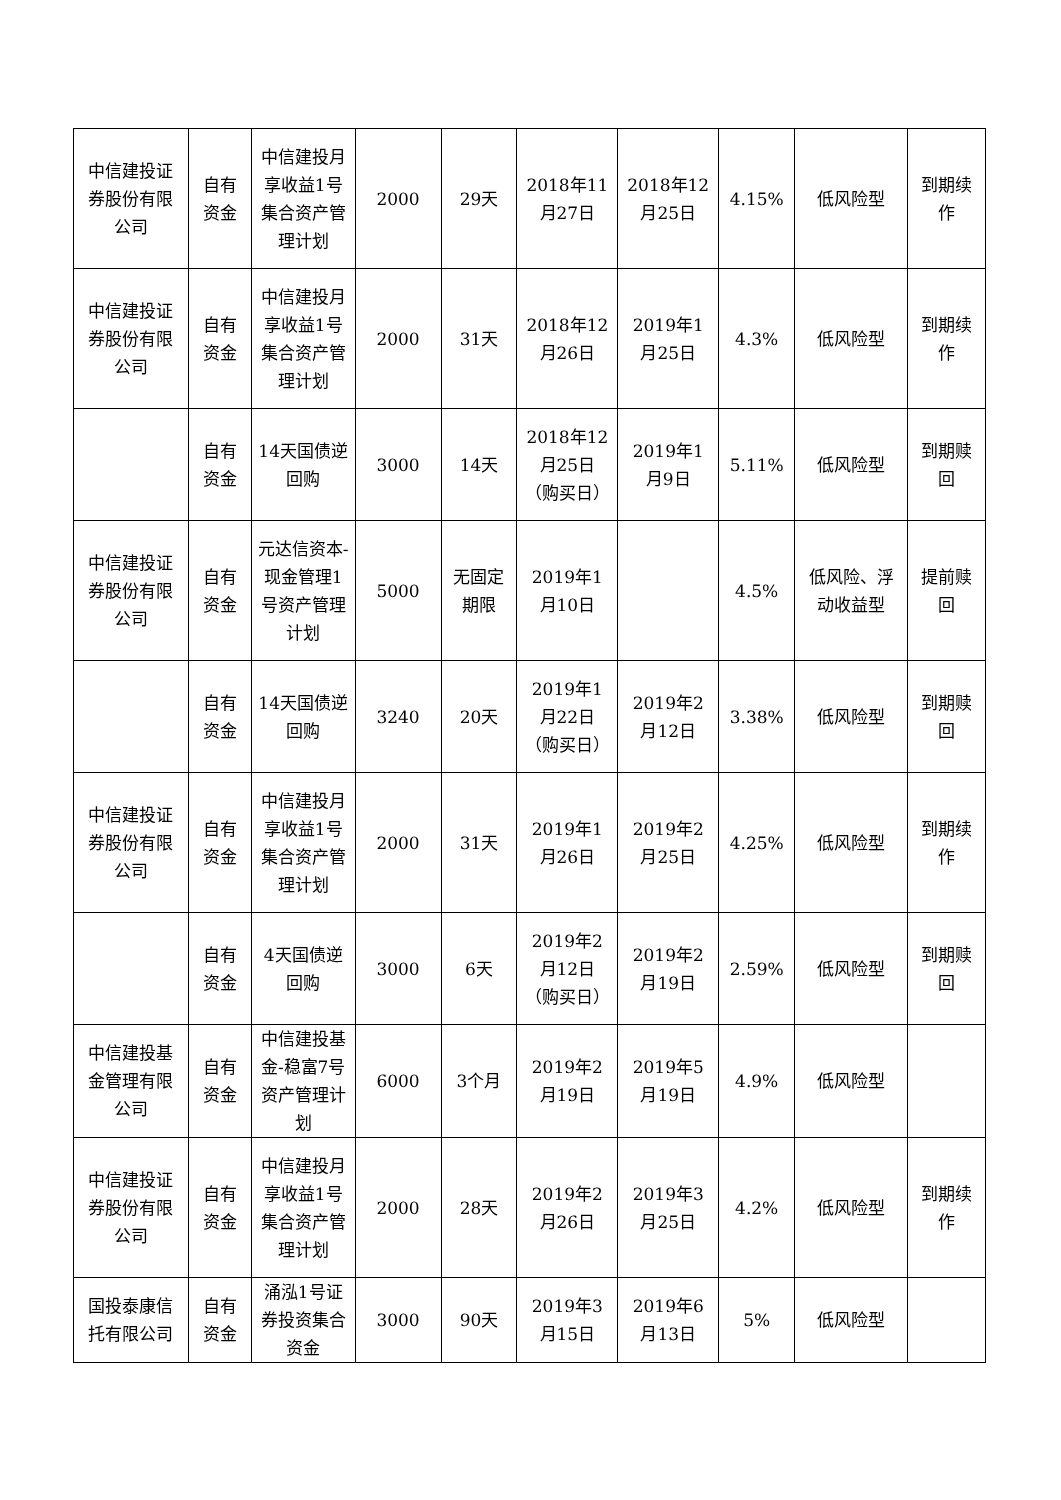| 中信建投证券股份有限公司 | 自有资金 | 中信建投月享收益1号集合资产管理计划 | 2000 | 29天 | 2018年11月27日 | 2018年12月25日 | 4.15% | 低风险型 | 到期续作 |
| 中信建投证券股份有限公司 | 自有资金 | 中信建投月享收益1号集合资产管理计划 | 2000 | 31天 | 2018年12月26日 | 2019年1月25日 | 4.3% | 低风险型 | 到期续作 |
| | 自有资金 | 14天国债逆回购 | 3000 | 14天 | 2018年12月25日（购买日） | 2019年1月9日 | 5.11% | 低风险型 | 到期赎回 |
| 中信建投证券股份有限公司 | 自有资金 | 元达信资本-现金管理1号资产管理计划 | 5000 | 无固定期限 | 2019年1月10日 | | 4.5% | 低风险、浮动收益型 | 提前赎回 |
| | 自有资金 | 14天国债逆回购 | 3240 | 20天 | 2019年1月22日（购买日） | 2019年2月12日 | 3.38% | 低风险型 | 到期赎回 |
| 中信建投证券股份有限公司 | 自有资金 | 中信建投月享收益1号集合资产管理计划 | 2000 | 31天 | 2019年1月26日 | 2019年2月25日 | 4.25% | 低风险型 | 到期续作 |
| | 自有资金 | 4天国债逆回购 | 3000 | 6天 | 2019年2月12日（购买日） | 2019年2月19日 | 2.59% | 低风险型 | 到期赎回 |
| 中信建投基金管理有限公司 | 自有资金 | 中信建投基金-稳富7号资产管理计划 | 6000 | 3个月 | 2019年2月19日 | 2019年5月19日 | 4.9% | 低风险型 | |
| 中信建投证券股份有限公司 | 自有资金 | 中信建投月享收益1号集合资产管理计划 | 2000 | 28天 | 2019年2月26日 | 2019年3月25日 | 4.2% | 低风险型 | 到期续作 |
| 国投泰康信托有限公司 | 自有资金 | 涌泓1号证券投资集合资金 | 3000 | 90天 | 2019年3月15日 | 2019年6月13日 | 5% | 低风险型 | |